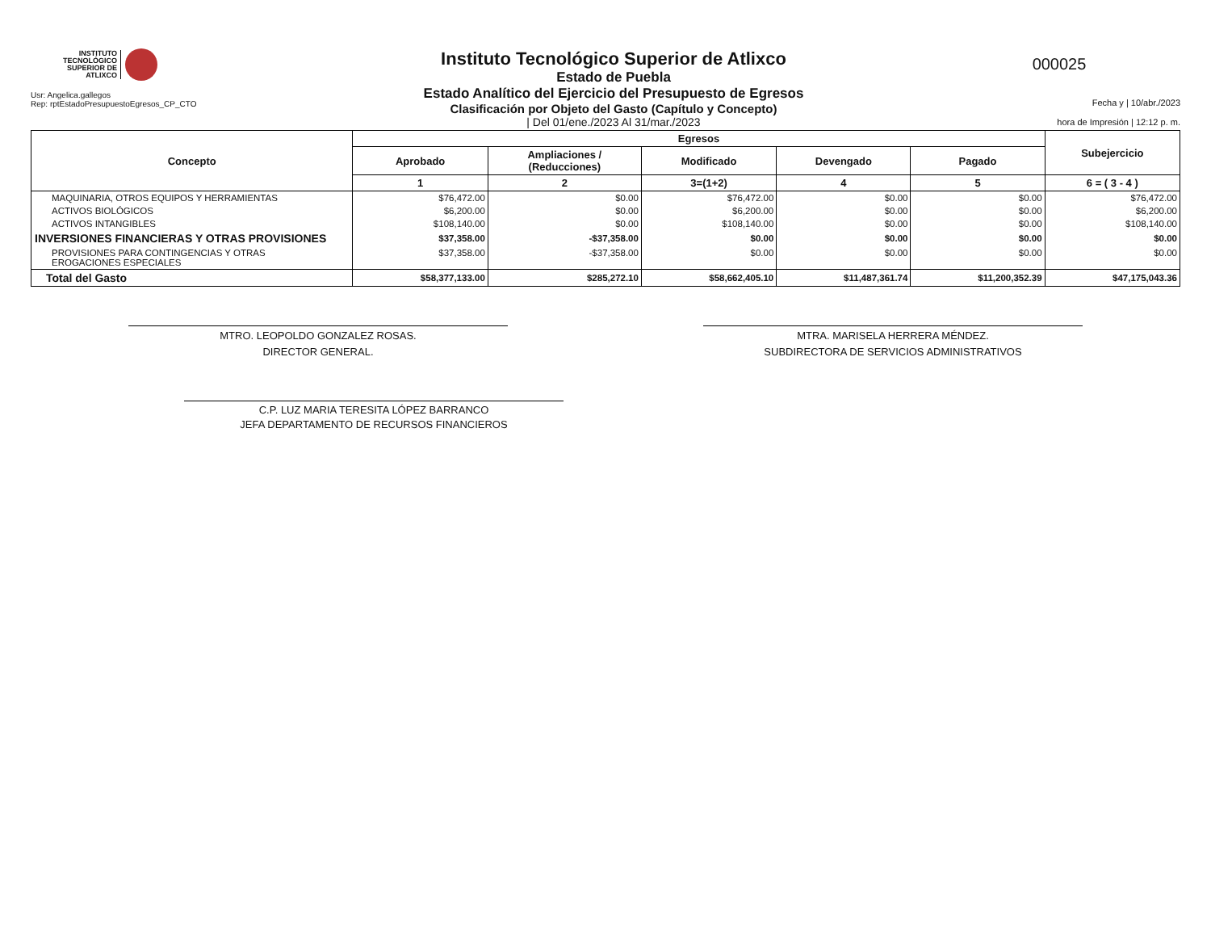INSTITUTO
TECNOLÓGICO
SUPERIOR DE
ATLIXCO
Usr: Angelica.gallegos
Rep: rptEstadoPresupuestoEgresos_CP_CTO
Instituto Tecnológico Superior de Atlixco
Estado de Puebla
Estado Analítico del Ejercicio del Presupuesto de Egresos
Clasificación por Objeto del Gasto (Capítulo y Concepto)
| Del 01/ene./2023 Al 31/mar./2023
000025
Fecha y | 10/abr./2023
hora de Impresión | 12:12 p. m.
| Concepto | Egresos | | | | | Subejercicio |
| --- | --- | --- | --- | --- | --- | --- |
| | Aprobado | Ampliaciones / (Reducciones) | Modificado | Devengado | Pagado | |
| | 1 | 2 | 3=(1+2) | 4 | 5 | 6 = ( 3 - 4 ) |
| MAQUINARIA, OTROS EQUIPOS Y HERRAMIENTAS | $76,472.00 | $0.00 | $76,472.00 | $0.00 | $0.00 | $76,472.00 |
| ACTIVOS BIOLÓGICOS | $6,200.00 | $0.00 | $6,200.00 | $0.00 | $0.00 | $6,200.00 |
| ACTIVOS INTANGIBLES | $108,140.00 | $0.00 | $108,140.00 | $0.00 | $0.00 | $108,140.00 |
| INVERSIONES FINANCIERAS Y OTRAS PROVISIONES | $37,358.00 | -$37,358.00 | $0.00 | $0.00 | $0.00 | $0.00 |
| PROVISIONES PARA CONTINGENCIAS Y OTRAS EROGACIONES ESPECIALES | $37,358.00 | -$37,358.00 | $0.00 | $0.00 | $0.00 | $0.00 |
| Total del Gasto | $58,377,133.00 | $285,272.10 | $58,662,405.10 | $11,487,361.74 | $11,200,352.39 | $47,175,043.36 |
MTRO. LEOPOLDO GONZALEZ ROSAS.
DIRECTOR GENERAL.
MTRA. MARISELA HERRERA MÉNDEZ.
SUBDIRECTORA DE SERVICIOS ADMINISTRATIVOS
C.P. LUZ MARIA TERESITA LÓPEZ BARRANCO
JEFA DEPARTAMENTO DE RECURSOS FINANCIEROS